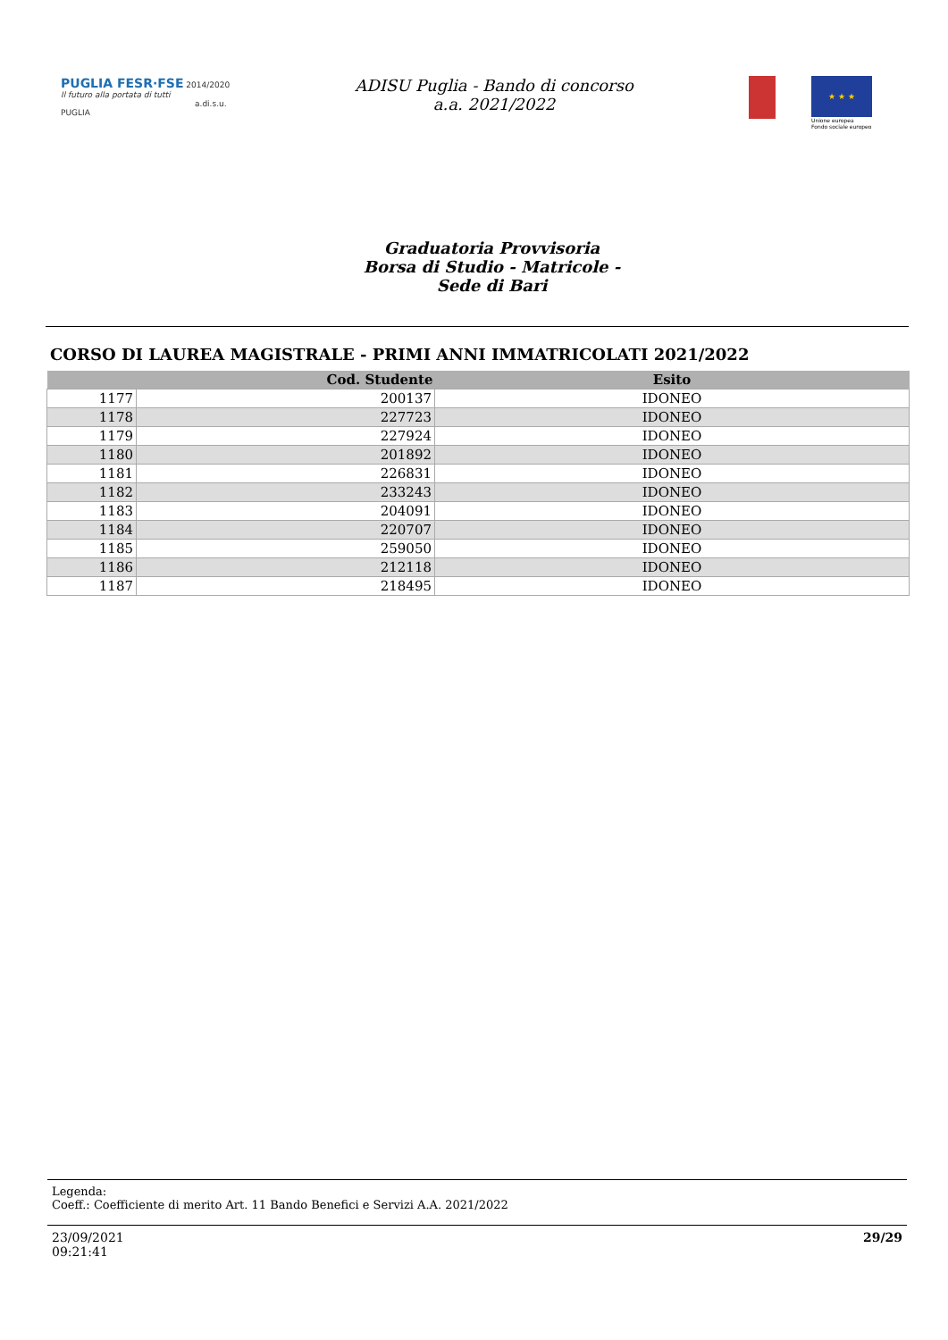PUGLIA FESR·FSE 2014/2020
Il futuro alla portata di tutti
a.di.s.u. PUGLIA
ADISU Puglia - Bando di concorso a.a. 2021/2022
★ ★ ★
Unione europea
Fondo sociale europeo
Graduatoria Provvisoria
Borsa di Studio - Matricole -
Sede di Bari
CORSO DI LAUREA MAGISTRALE - PRIMI ANNI IMMATRICOLATI 2021/2022
| | Cod. Studente | Esito |
| --- | --- | --- |
| 1177 | 200137 | IDONEO |
| 1178 | 227723 | IDONEO |
| 1179 | 227924 | IDONEO |
| 1180 | 201892 | IDONEO |
| 1181 | 226831 | IDONEO |
| 1182 | 233243 | IDONEO |
| 1183 | 204091 | IDONEO |
| 1184 | 220707 | IDONEO |
| 1185 | 259050 | IDONEO |
| 1186 | 212118 | IDONEO |
| 1187 | 218495 | IDONEO |
Legenda:
Coeff.: Coefficiente di merito Art. 11 Bando Benefici e Servizi A.A. 2021/2022
23/09/2021
09:21:41
29/29